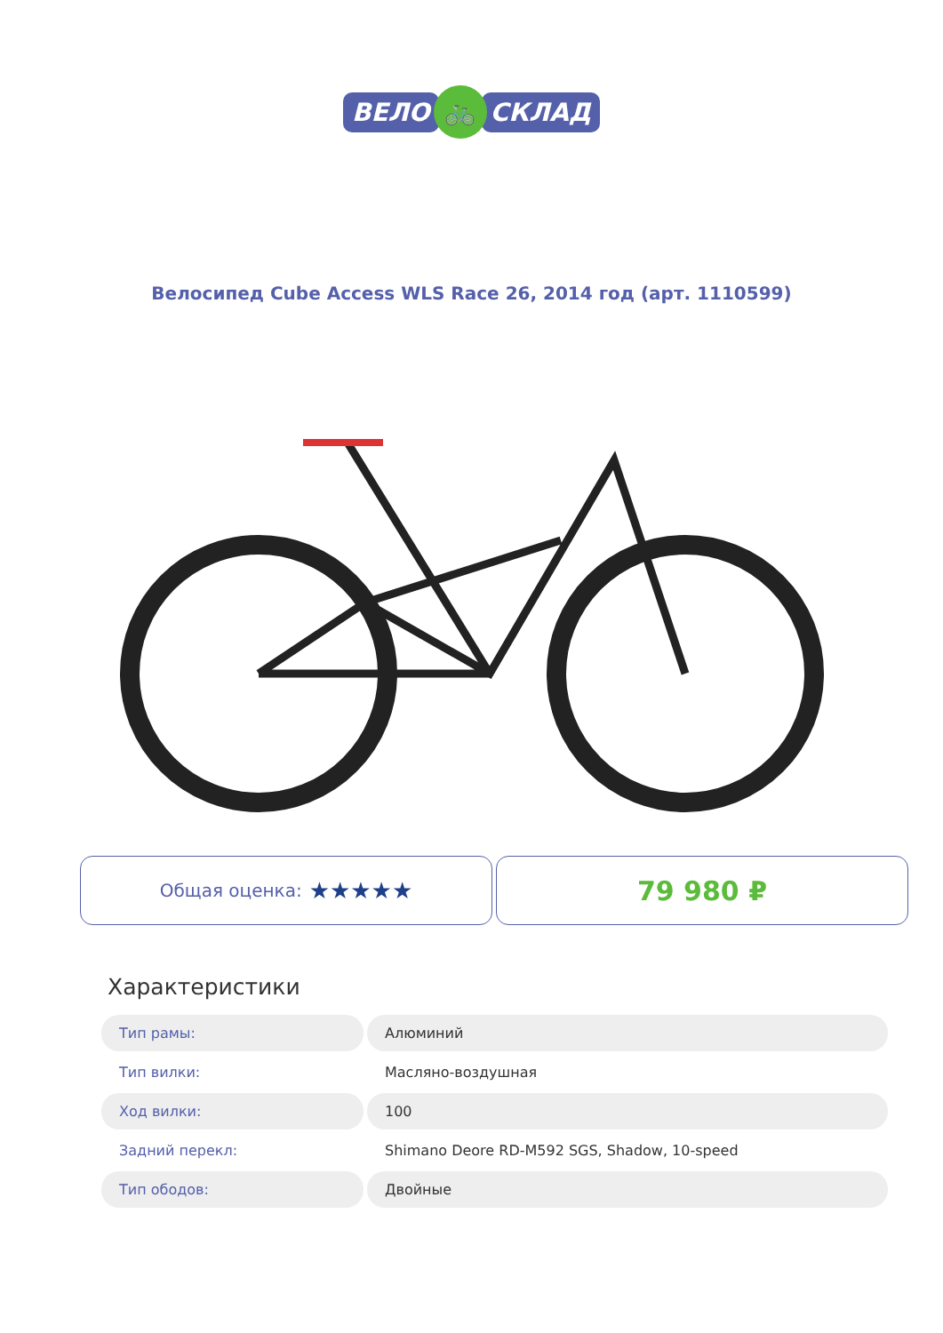ВЕЛО 🚲 СКЛАД
Велосипед Cube Access WLS Race 26, 2014 год (арт. 1110599)
Общая оценка: ★★★★★
79 980 ₽
Характеристики
| Тип рамы: | Алюминий |
| Тип вилки: | Масляно-воздушная |
| Ход вилки: | 100 |
| Задний перекл: | Shimano Deore RD-M592 SGS, Shadow, 10-speed |
| Тип ободов: | Двойные |